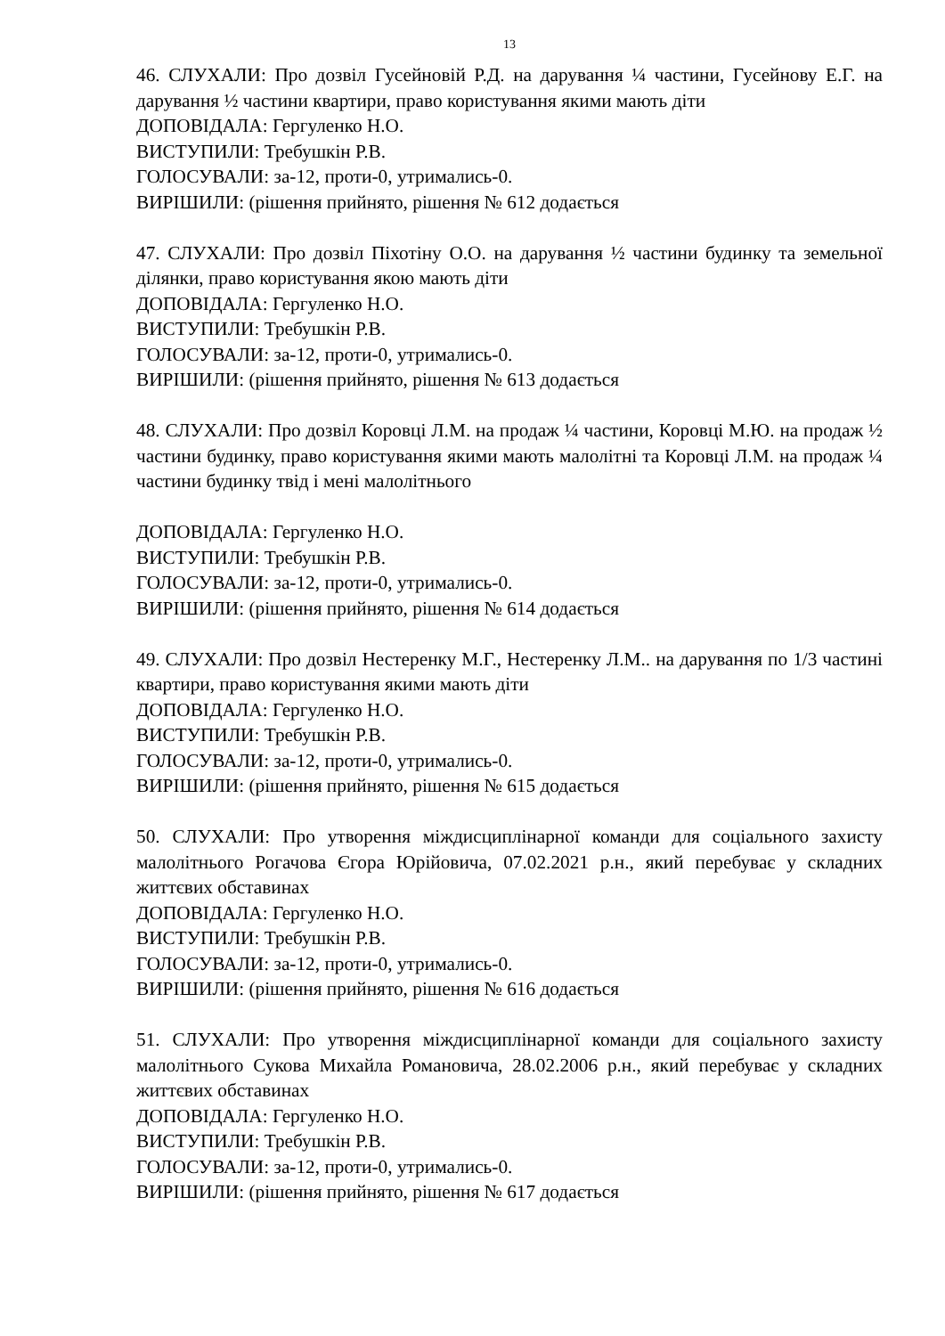13
46. СЛУХАЛИ: Про дозвіл Гусейновій Р.Д. на дарування ¼ частини, Гусейнову Е.Г. на дарування ½ частини квартири, право користування якими мають діти
ДОПОВІДАЛА: Гергуленко Н.О.
ВИСТУПИЛИ: Требушкін Р.В.
ГОЛОСУВАЛИ: за-12, проти-0, утримались-0.
ВИРІШИЛИ: (рішення прийнято, рішення № 612 додається
47. СЛУХАЛИ: Про дозвіл Піхотіну О.О. на дарування ½ частини будинку та земельної ділянки, право користування якою мають діти
ДОПОВІДАЛА: Гергуленко Н.О.
ВИСТУПИЛИ: Требушкін Р.В.
ГОЛОСУВАЛИ: за-12, проти-0, утримались-0.
ВИРІШИЛИ: (рішення прийнято, рішення № 613 додається
48. СЛУХАЛИ: Про дозвіл Коровці Л.М. на продаж ¼ частини, Коровці М.Ю. на продаж ½ частини будинку, право користування якими мають малолітні та Коровці Л.М. на продаж ¼ частини будинку твід і мені малолітнього
ДОПОВІДАЛА: Гергуленко Н.О.
ВИСТУПИЛИ: Требушкін Р.В.
ГОЛОСУВАЛИ: за-12, проти-0, утримались-0.
ВИРІШИЛИ: (рішення прийнято, рішення № 614 додається
49. СЛУХАЛИ: Про дозвіл Нестеренку М.Г., Нестеренку Л.М.. на дарування по 1/3 частині квартири, право користування якими мають діти
ДОПОВІДАЛА: Гергуленко Н.О.
ВИСТУПИЛИ: Требушкін Р.В.
ГОЛОСУВАЛИ: за-12, проти-0, утримались-0.
ВИРІШИЛИ: (рішення прийнято, рішення № 615 додається
50. СЛУХАЛИ: Про утворення міждисциплінарної команди для соціального захисту малолітнього Рогачова Єгора Юрійовича, 07.02.2021 р.н., який перебуває у складних життєвих обставинах
ДОПОВІДАЛА: Гергуленко Н.О.
ВИСТУПИЛИ: Требушкін Р.В.
ГОЛОСУВАЛИ: за-12, проти-0, утримались-0.
ВИРІШИЛИ: (рішення прийнято, рішення № 616 додається
51. СЛУХАЛИ: Про утворення міждисциплінарної команди для соціального захисту малолітнього Сукова Михайла Романовича, 28.02.2006 р.н., який перебуває у складних життєвих обставинах
ДОПОВІДАЛА: Гергуленко Н.О.
ВИСТУПИЛИ: Требушкін Р.В.
ГОЛОСУВАЛИ: за-12, проти-0, утримались-0.
ВИРІШИЛИ: (рішення прийнято, рішення № 617 додається